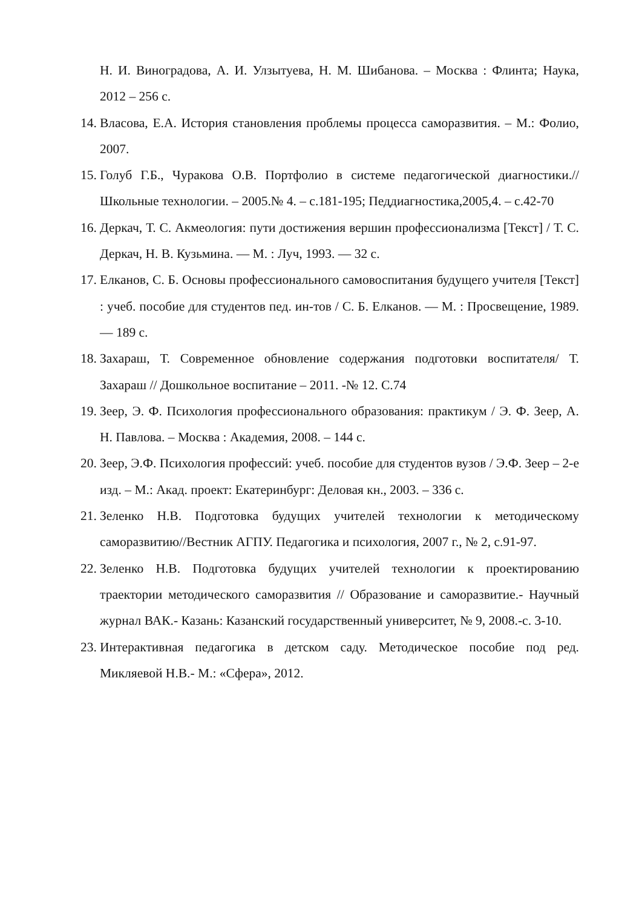Н. И. Виноградова, А. И. Улзытуева, Н. М. Шибанова. – Москва : Флинта; Наука, 2012 – 256 с.
14. Власова, Е.А. История становления проблемы процесса саморазвития. – М.: Фолио, 2007.
15. Голуб Г.Б., Чуракова О.В. Портфолио в системе педагогической диагностики.// Школьные технологии. – 2005.№ 4. – с.181-195; Педдиагностика,2005,4. – с.42-70
16. Деркач, Т. С. Акмеология: пути достижения вершин профессионализма [Текст] / Т. С. Деркач, Н. В. Кузьмина. — М. : Луч, 1993. — 32 с.
17. Елканов, С. Б. Основы профессионального самовоспитания будущего учителя [Текст] : учеб. пособие для студентов пед. ин-тов / С. Б. Елканов. — М. : Просвещение, 1989. — 189 с.
18. Захараш, Т. Современное обновление содержания подготовки воспитателя/ Т. Захараш // Дошкольное воспитание – 2011. -№ 12. С.74
19. Зеер, Э. Ф. Психология профессионального образования: практикум / Э. Ф. Зеер, А. Н. Павлова. – Москва : Академия, 2008. – 144 с.
20. Зеер, Э.Ф. Психология профессий: учеб. пособие для студентов вузов / Э.Ф. Зеер – 2-е изд. – М.: Акад. проект: Екатеринбург: Деловая кн., 2003. – 336 с.
21. Зеленко Н.В. Подготовка будущих учителей технологии к методическому саморазвитию//Вестник АГПУ. Педагогика и психология, 2007 г., № 2, с.91-97.
22. Зеленко Н.В. Подготовка будущих учителей технологии к проектированию траектории методического саморазвития // Образование и саморазвитие.- Научный журнал ВАК.- Казань: Казанский государственный университет, № 9, 2008.-с. 3-10.
23. Интерактивная педагогика в детском саду. Методическое пособие под ред. Микляевой Н.В.- М.: «Сфера», 2012.